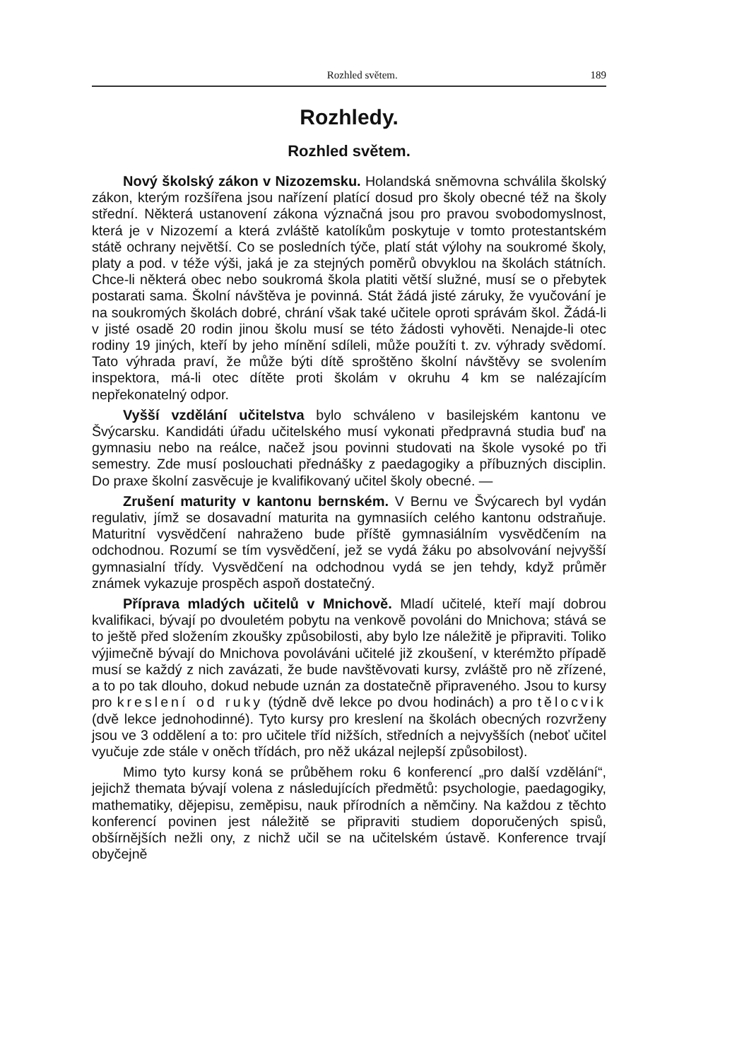Rozhled světem. 189
Rozhledy.
Rozhled světem.
Nový školský zákon v Nizozemsku. Holandská sněmovna schválila školský zákon, kterým rozšířena jsou nařízení platící dosud pro školy obecné též na školy střední. Některá ustanovení zákona význačná jsou pro pravou svobodomyslnost, která je v Nizozemí a která zvláště katolíkům poskytuje v tomto protestantském státě ochrany největší. Co se posledních týče, platí stát výlohy na soukromé školy, platy a pod. v téže výši, jaká je za stejných poměrů obvyklou na školách státních. Chce-li některá obec nebo soukromá škola platiti větší služné, musí se o přebytek postarati sama. Školní návštěva je povinná. Stát žádá jisté záruky, že vyučování je na soukromých školách dobré, chrání však také učitele oproti správám škol. Žádá-li v jisté osadě 20 rodin jinou školu musí se této žádosti vyhověti. Nenajde-li otec rodiny 19 jiných, kteří by jeho mínění sdíleli, může použíti t. zv. výhrady svědomí. Tato výhrada praví, že může býti dítě sproštěno školní návštěvy se svolením inspektora, má-li otec dítěte proti školám v okruhu 4 km se nalézajícím nepřekonatelný odpor.
Vyšší vzdělání učitelstva bylo schváleno v basilejském kantonu ve Švýcarsku. Kandidáti úřadu učitelského musí vykonati předpravná studia buď na gymnasiu nebo na reálce, načež jsou povinni studovati na škole vysoké po tři semestry. Zde musí poslouchati přednášky z paedagogiky a příbuzných disciplin. Do praxe školní zasvěcuje je kvalifikovaný učitel školy obecné. —
Zrušení maturity v kantonu bernském. V Bernu ve Švýcarech byl vydán regulativ, jímž se dosavadní maturita na gymnasiích celého kantonu odstraňuje. Maturitní vysvědčení nahraženo bude příště gymnasiálním vysvědčením na odchodnou. Rozumí se tím vysvědčení, jež se vydá žáku po absolvování nejvyšší gymnasialní třídy. Vysvědčení na odchodnou vydá se jen tehdy, když průměr známek vykazuje prospěch aspoň dostatečný.
Příprava mladých učitelů v Mnichově. Mladí učitelé, kteří mají dobrou kvalifikaci, bývají po dvouletém pobytu na venkově povoláni do Mnichova; stává se to ještě před složením zkoušky způsobilosti, aby bylo lze náležitě je připraviti. Toliko výjimečně bývají do Mnichova povoláváni učitelé již zkoušení, v kterémžto případě musí se každý z nich zavázati, že bude navštěvovati kursy, zvláště pro ně zřízené, a to po tak dlouho, dokud nebude uznán za dostatečně připraveného. Jsou to kursy pro kreslení od ruky (týdně dvě lekce po dvou hodinách) a pro tělocvik (dvě lekce jednohodinné). Tyto kursy pro kreslení na školách obecných rozvrženy jsou ve 3 oddělení a to: pro učitele tříd nižších, středních a nejvyšších (neboť učitel vyučuje zde stále v oněch třídách, pro něž ukázal nejlepší způsobilost).
Mimo tyto kursy koná se průběhem roku 6 konferencí „pro další vzdělání“, jejichž themata bývají volena z následujících předmětů: psychologie, paedagogiky, mathematiky, dějepisu, zeměpisu, nauk přírodních a němčiny. Na každou z těchto konferencí povinen jest náležitě se připraviti studiem doporučených spisů, obšírnějších nežli ony, z nichž učil se na učitelském ústavě. Konference trvají obyčejně